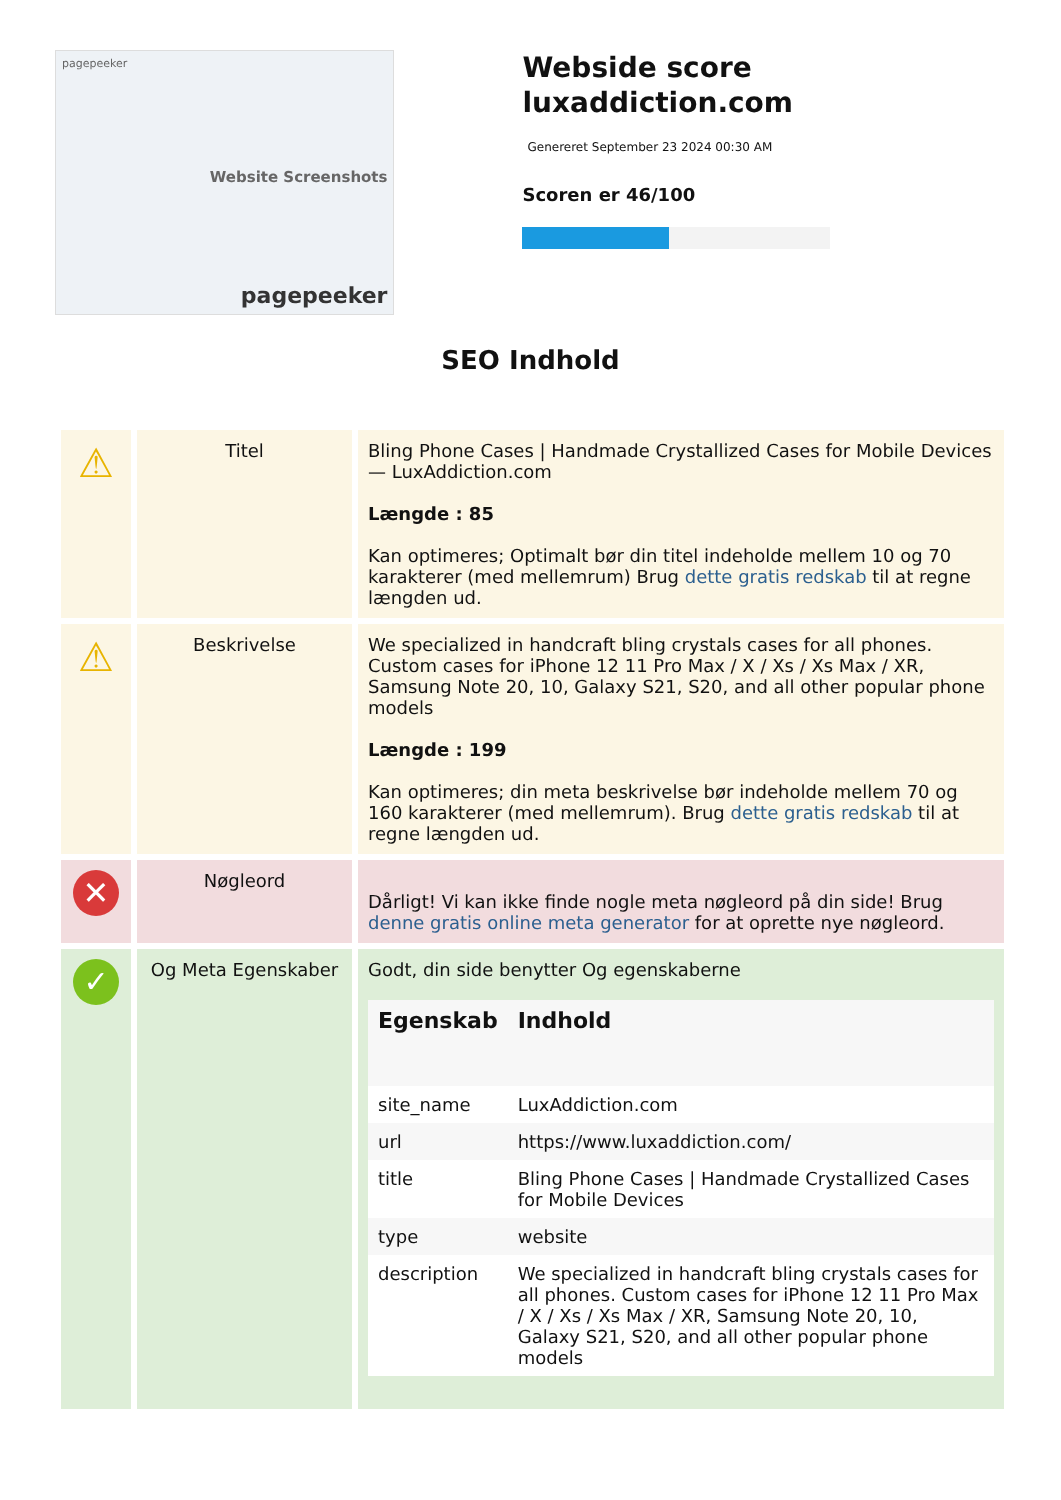pagepeeker
Website Screenshots
pagepeeker
Webside score luxaddiction.com
Genereret September 23 2024 00:30 AM
Scoren er 46/100
SEO Indhold
| ⚠ | Titel | Bling Phone Cases / Handmade Crystallized Cases for Mobile Devices — LuxAddiction.com Længde : 85 Kan optimeres; Optimalt bør din titel indeholde mellem 10 og 70 karakterer (med mellemrum) Brug dette gratis redskab til at regne længden ud. |
| ⚠ | Beskrivelse | We specialized in handcraft bling crystals cases for all phones. Custom cases for iPhone 12 11 Pro Max / X / Xs / Xs Max / XR, Samsung Note 20, 10, Galaxy S21, S20, and all other popular phone models Længde : 199 Kan optimeres; din meta beskrivelse bør indeholde mellem 70 og 160 karakterer (med mellemrum). Brug dette gratis redskab til at regne længden ud. |
| ✕ | Nøgleord | Dårligt! Vi kan ikke finde nogle meta nøgleord på din side! Brug denne gratis online meta generator for at oprette nye nøgleord. |
| ✓ | Og Meta Egenskaber | Godt, din side benytter Og egenskaberne / Egenskab / Indhold / / --- / --- / / site_name / LuxAddiction.com / / url / https://www.luxaddiction.com/ / / title / Bling Phone Cases / Handmade Crystallized Cases for Mobile Devices / / type / website / / description / We specialized in handcraft bling crystals cases for all phones. Custom cases for iPhone 12 11 Pro Max / X / Xs / Xs Max / XR, Samsung Note 20, 10, Galaxy S21, S20, and all other popular phone models / |